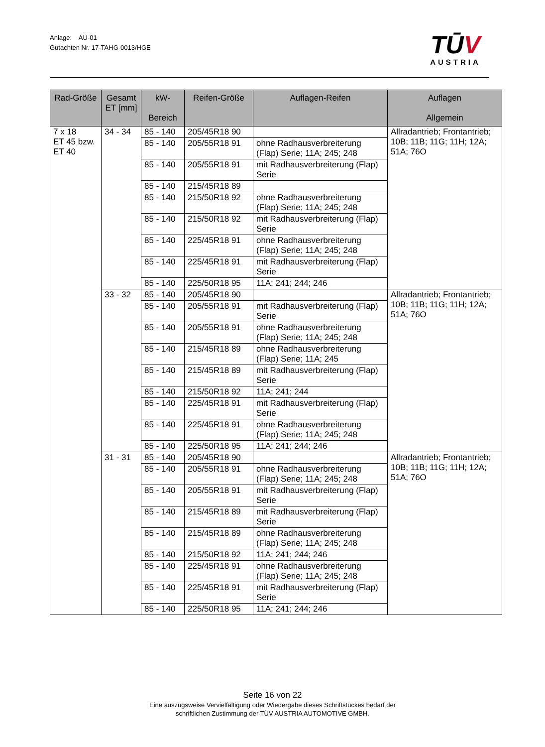Anlage: AU-01
Gutachten Nr. 17-TAHG-0013/HGE
TŪV
AUSTRIA
| Rad-Größe | Gesamt ET [mm] | kW- Bereich | Reifen-Größe | Auflagen-Reifen | Auflagen Allgemein |
| --- | --- | --- | --- | --- | --- |
| 7 x 18 ET 45 bzw. ET 40 | 34 - 34 | 85 - 140 | 205/45R18 90 | | Allradantrieb; Frontantrieb; 10B; 11B; 11G; 11H; 12A; 51A; 76O |
| | | 85 - 140 | 205/55R18 91 | ohne Radhausverbreiterung (Flap) Serie; 11A; 245; 248 | |
| | | 85 - 140 | 205/55R18 91 | mit Radhausverbreiterung (Flap) Serie | |
| | | 85 - 140 | 215/45R18 89 | | |
| | | 85 - 140 | 215/50R18 92 | ohne Radhausverbreiterung (Flap) Serie; 11A; 245; 248 | |
| | | 85 - 140 | 215/50R18 92 | mit Radhausverbreiterung (Flap) Serie | |
| | | 85 - 140 | 225/45R18 91 | ohne Radhausverbreiterung (Flap) Serie; 11A; 245; 248 | |
| | | 85 - 140 | 225/45R18 91 | mit Radhausverbreiterung (Flap) Serie | |
| | | 85 - 140 | 225/50R18 95 | 11A; 241; 244; 246 | |
| | 33 - 32 | 85 - 140 | 205/45R18 90 | | Allradantrieb; Frontantrieb; 10B; 11B; 11G; 11H; 12A; 51A; 76O |
| | | 85 - 140 | 205/55R18 91 | mit Radhausverbreiterung (Flap) Serie | |
| | | 85 - 140 | 205/55R18 91 | ohne Radhausverbreiterung (Flap) Serie; 11A; 245; 248 | |
| | | 85 - 140 | 215/45R18 89 | ohne Radhausverbreiterung (Flap) Serie; 11A; 245 | |
| | | 85 - 140 | 215/45R18 89 | mit Radhausverbreiterung (Flap) Serie | |
| | | 85 - 140 | 215/50R18 92 | 11A; 241; 244 | |
| | | 85 - 140 | 225/45R18 91 | mit Radhausverbreiterung (Flap) Serie | |
| | | 85 - 140 | 225/45R18 91 | ohne Radhausverbreiterung (Flap) Serie; 11A; 245; 248 | |
| | | 85 - 140 | 225/50R18 95 | 11A; 241; 244; 246 | |
| | 31 - 31 | 85 - 140 | 205/45R18 90 | | Allradantrieb; Frontantrieb; 10B; 11B; 11G; 11H; 12A; 51A; 76O |
| | | 85 - 140 | 205/55R18 91 | ohne Radhausverbreiterung (Flap) Serie; 11A; 245; 248 | |
| | | 85 - 140 | 205/55R18 91 | mit Radhausverbreiterung (Flap) Serie | |
| | | 85 - 140 | 215/45R18 89 | mit Radhausverbreiterung (Flap) Serie | |
| | | 85 - 140 | 215/45R18 89 | ohne Radhausverbreiterung (Flap) Serie; 11A; 245; 248 | |
| | | 85 - 140 | 215/50R18 92 | 11A; 241; 244; 246 | |
| | | 85 - 140 | 225/45R18 91 | ohne Radhausverbreiterung (Flap) Serie; 11A; 245; 248 | |
| | | 85 - 140 | 225/45R18 91 | mit Radhausverbreiterung (Flap) Serie | |
| | | 85 - 140 | 225/50R18 95 | 11A; 241; 244; 246 | |
Seite 16 von 22
Eine auszugsweise Vervielfältigung oder Wiedergabe dieses Schriftstückes bedarf der
schriftlichen Zustimmung der TÜV AUSTRIA AUTOMOTIVE GMBH.